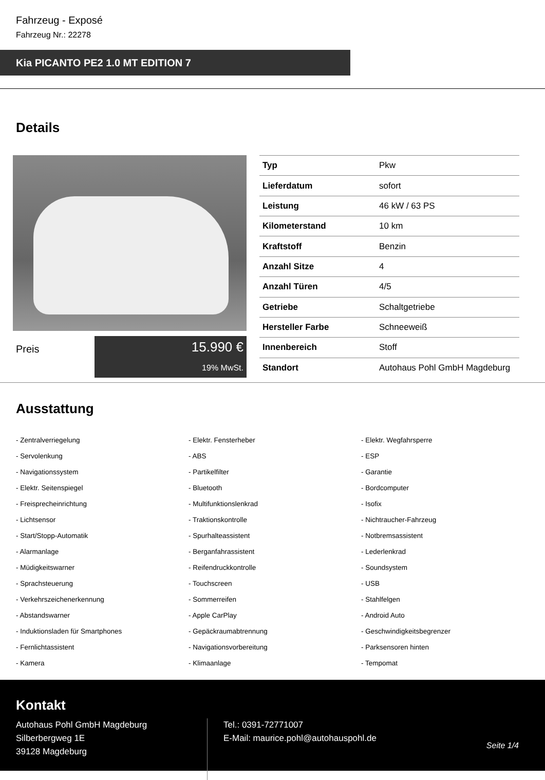Fahrzeug - Exposé
Fahrzeug Nr.: 22278
Kia PICANTO PE2 1.0 MT EDITION 7
Details
Preis
15.990 €
19% MwSt.
| Typ | Pkw |
| Lieferdatum | sofort |
| Leistung | 46 kW / 63 PS |
| Kilometerstand | 10 km |
| Kraftstoff | Benzin |
| Anzahl Sitze | 4 |
| Anzahl Türen | 4/5 |
| Getriebe | Schaltgetriebe |
| Hersteller Farbe | Schneeweiß |
| Innenbereich | Stoff |
| Standort | Autohaus Pohl GmbH Magdeburg |
Ausstattung
- Zentralverriegelung
- Elektr. Fensterheber
- Elektr. Wegfahrsperre
- Servolenkung
- ABS
- ESP
- Navigationssystem
- Partikelfilter
- Garantie
- Elektr. Seitenspiegel
- Bluetooth
- Bordcomputer
- Freisprecheinrichtung
- Multifunktionslenkrad
- Isofix
- Lichtsensor
- Traktionskontrolle
- Nichtraucher-Fahrzeug
- Start/Stopp-Automatik
- Spurhalteassistent
- Notbremsassistent
- Alarmanlage
- Berganfahrassistent
- Lederlenkrad
- Müdigkeitswarner
- Reifendruckkontrolle
- Soundsystem
- Sprachsteuerung
- Touchscreen
- USB
- Verkehrszeichenerkennung
- Sommerreifen
- Stahlfelgen
- Abstandswarner
- Apple CarPlay
- Android Auto
- Induktionsladen für Smartphones
- Gepäckraumabtrennung
- Geschwindigkeitsbegrenzer
- Fernlichtassistent
- Navigationsvorbereitung
- Parksensoren hinten
- Kamera
- Klimaanlage
- Tempomat
Kontakt
Autohaus Pohl GmbH Magdeburg
Silberbergweg 1E
39128 Magdeburg
Tel.: 0391-72771007
E-Mail: maurice.pohl@autohauspohl.de
Seite 1/4